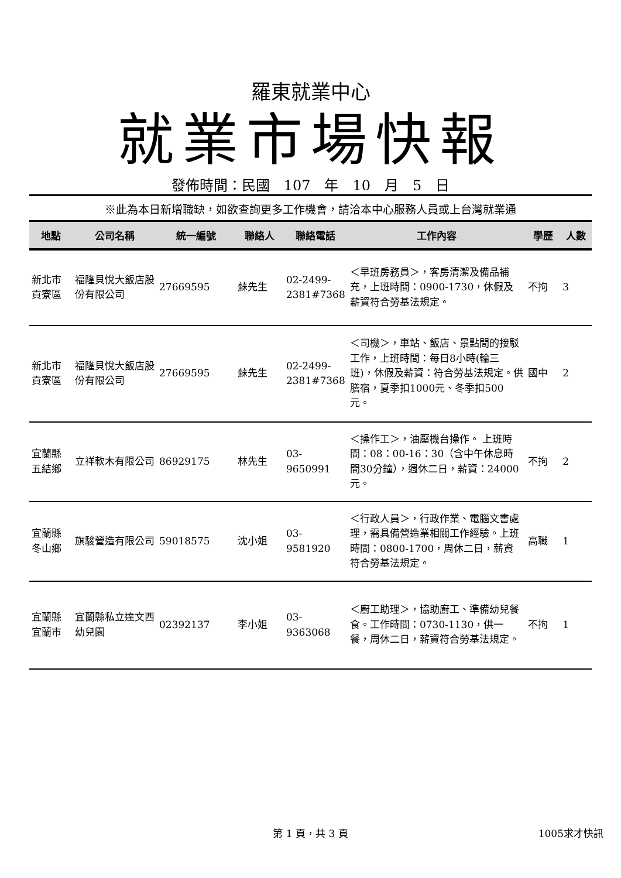羅東就業中心
就業市場快報
發佈時間：民國　107　年　10　月　5　日
※此為本日新增職缺，如欲查詢更多工作機會，請洽本中心服務人員或上台灣就業通
| 地點 | 公司名稱 | 統一編號 | 聯絡人 | 聯絡電話 | 工作內容 | 學歷 | 人數 |
| --- | --- | --- | --- | --- | --- | --- | --- |
| 新北市貢寮區 | 福隆貝悅大飯店股份有限公司 | 27669595 | 蘇先生 | 02-2499-2381#7368 | ＜早班房務員＞，客房清潔及備品補充，上班時間：0900-1730，休假及薪資符合勞基法規定。 | 不拘 | 3 |
| 新北市貢寮區 | 福隆貝悅大飯店股份有限公司 | 27669595 | 蘇先生 | 02-2499-2381#7368 | ＜司機＞，車站、飯店、景點間的接駁工作，上班時間：每日8小時(輪三班)，休假及薪資：符合勞基法規定。供膳宿，夏季扣1000元、冬季扣500元。 | 國中 | 2 |
| 宜蘭縣五結鄉 | 立祥軟木有限公司 | 86929175 | 林先生 | 03-9650991 | ＜操作工＞，油壓機台操作。 上班時間：08：00-16：30（含中午休息時間30分鐘），週休二日，薪資：24000元。 | 不拘 | 2 |
| 宜蘭縣冬山鄉 | 旗駿營造有限公司 | 59018575 | 沈小姐 | 03-9581920 | ＜行政人員＞，行政作業、電腦文書處理，需具備營造業相關工作經驗。上班時間：0800-1700，周休二日，薪資符合勞基法規定。 | 高職 | 1 |
| 宜蘭縣宜蘭市 | 宜蘭縣私立達文西幼兒園 | 02392137 | 李小姐 | 03-9363068 | ＜廚工助理＞，協助廚工、準備幼兒餐食。工作時間：0730-1130，供一餐，周休二日，薪資符合勞基法規定。 | 不拘 | 1 |
第 1 頁，共 3 頁
1005求才快訊